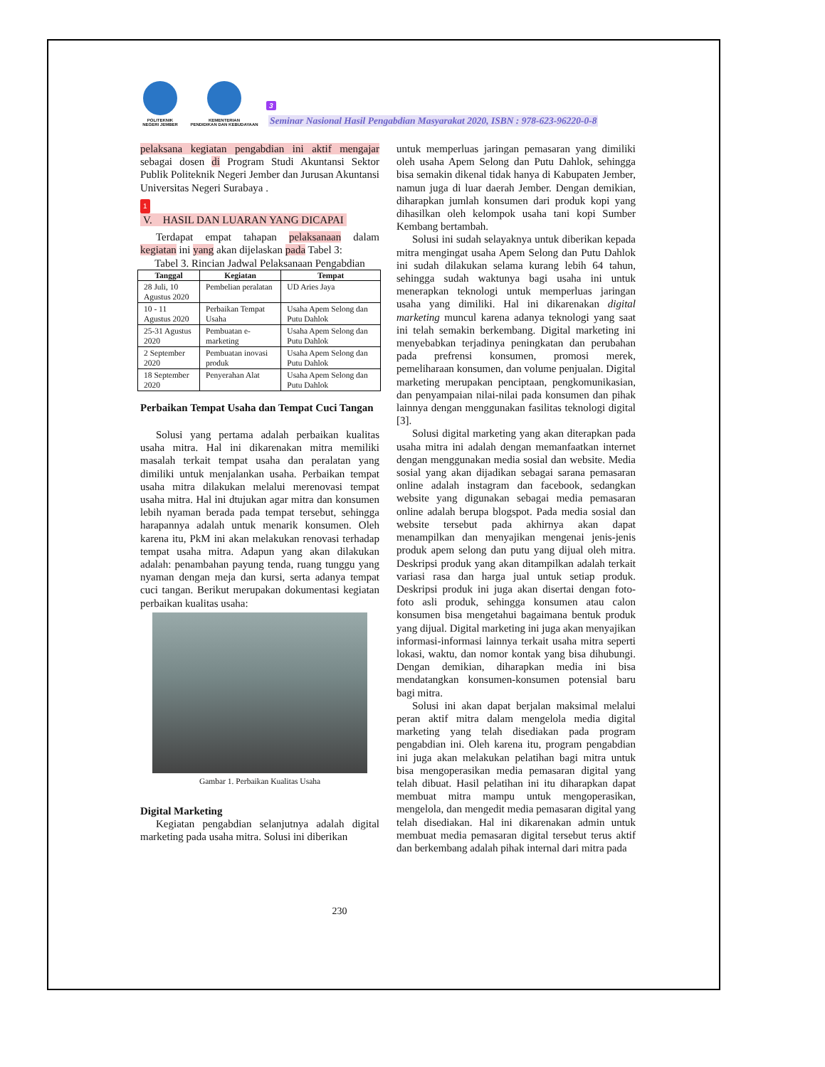POLITEKNIK
NEGERI JEMBER
KEMENTERIAN
PENDIDIKAN DAN KEBUDAYAAN
3
Seminar Nasional Hasil Pengabdian Masyarakat 2020, ISBN : 978-623-96220-0-8
pelaksana kegiatan pengabdian ini aktif mengajar sebagai dosen di Program Studi Akuntansi Sektor Publik Politeknik Negeri Jember dan Jurusan Akuntansi Universitas Negeri Surabaya .
1
V. HASIL DAN LUARAN YANG DICAPAI
Terdapat empat tahapan pelaksanaan dalam kegiatan ini yang akan dijelaskan pada Tabel 3:
Tabel 3. Rincian Jadwal Pelaksanaan Pengabdian
| Tanggal | Kegiatan | Tempat |
| --- | --- | --- |
| 28 Juli, 10 Agustus 2020 | Pembelian peralatan | UD Aries Jaya |
| 10 - 11 Agustus 2020 | Perbaikan Tempat Usaha | Usaha Apem Selong dan Putu Dahlok |
| 25-31 Agustus 2020 | Pembuatan e-marketing | Usaha Apem Selong dan Putu Dahlok |
| 2 September 2020 | Pembuatan inovasi produk | Usaha Apem Selong dan Putu Dahlok |
| 18 September 2020 | Penyerahan Alat | Usaha Apem Selong dan Putu Dahlok |
Perbaikan Tempat Usaha dan Tempat Cuci Tangan
Solusi yang pertama adalah perbaikan kualitas usaha mitra. Hal ini dikarenakan mitra memiliki masalah terkait tempat usaha dan peralatan yang dimiliki untuk menjalankan usaha. Perbaikan tempat usaha mitra dilakukan melalui merenovasi tempat usaha mitra. Hal ini dtujukan agar mitra dan konsumen lebih nyaman berada pada tempat tersebut, sehingga harapannya adalah untuk menarik konsumen. Oleh karena itu, PkM ini akan melakukan renovasi terhadap tempat usaha mitra. Adapun yang akan dilakukan adalah: penambahan payung tenda, ruang tunggu yang nyaman dengan meja dan kursi, serta adanya tempat cuci tangan. Berikut merupakan dokumentasi kegiatan perbaikan kualitas usaha:
Gambar 1. Perbaikan Kualitas Usaha
Digital Marketing
Kegiatan pengabdian selanjutnya adalah digital marketing pada usaha mitra. Solusi ini diberikan
untuk memperluas jaringan pemasaran yang dimiliki oleh usaha Apem Selong dan Putu Dahlok, sehingga bisa semakin dikenal tidak hanya di Kabupaten Jember, namun juga di luar daerah Jember. Dengan demikian, diharapkan jumlah konsumen dari produk kopi yang dihasilkan oleh kelompok usaha tani kopi Sumber Kembang bertambah.
Solusi ini sudah selayaknya untuk diberikan kepada mitra mengingat usaha Apem Selong dan Putu Dahlok ini sudah dilakukan selama kurang lebih 64 tahun, sehingga sudah waktunya bagi usaha ini untuk menerapkan teknologi untuk memperluas jaringan usaha yang dimiliki. Hal ini dikarenakan digital marketing muncul karena adanya teknologi yang saat ini telah semakin berkembang. Digital marketing ini menyebabkan terjadinya peningkatan dan perubahan pada prefrensi konsumen, promosi merek, pemeliharaan konsumen, dan volume penjualan. Digital marketing merupakan penciptaan, pengkomunikasian, dan penyampaian nilai-nilai pada konsumen dan pihak lainnya dengan menggunakan fasilitas teknologi digital [3].
Solusi digital marketing yang akan diterapkan pada usaha mitra ini adalah dengan memanfaatkan internet dengan menggunakan media sosial dan website. Media sosial yang akan dijadikan sebagai sarana pemasaran online adalah instagram dan facebook, sedangkan website yang digunakan sebagai media pemasaran online adalah berupa blogspot. Pada media sosial dan website tersebut pada akhirnya akan dapat menampilkan dan menyajikan mengenai jenis-jenis produk apem selong dan putu yang dijual oleh mitra. Deskripsi produk yang akan ditampilkan adalah terkait variasi rasa dan harga jual untuk setiap produk. Deskripsi produk ini juga akan disertai dengan foto-foto asli produk, sehingga konsumen atau calon konsumen bisa mengetahui bagaimana bentuk produk yang dijual. Digital marketing ini juga akan menyajikan informasi-informasi lainnya terkait usaha mitra seperti lokasi, waktu, dan nomor kontak yang bisa dihubungi. Dengan demikian, diharapkan media ini bisa mendatangkan konsumen-konsumen potensial baru bagi mitra.
Solusi ini akan dapat berjalan maksimal melalui peran aktif mitra dalam mengelola media digital marketing yang telah disediakan pada program pengabdian ini. Oleh karena itu, program pengabdian ini juga akan melakukan pelatihan bagi mitra untuk bisa mengoperasikan media pemasaran digital yang telah dibuat. Hasil pelatihan ini itu diharapkan dapat membuat mitra mampu untuk mengoperasikan, mengelola, dan mengedit media pemasaran digital yang telah disediakan. Hal ini dikarenakan admin untuk membuat media pemasaran digital tersebut terus aktif dan berkembang adalah pihak internal dari mitra pada
230